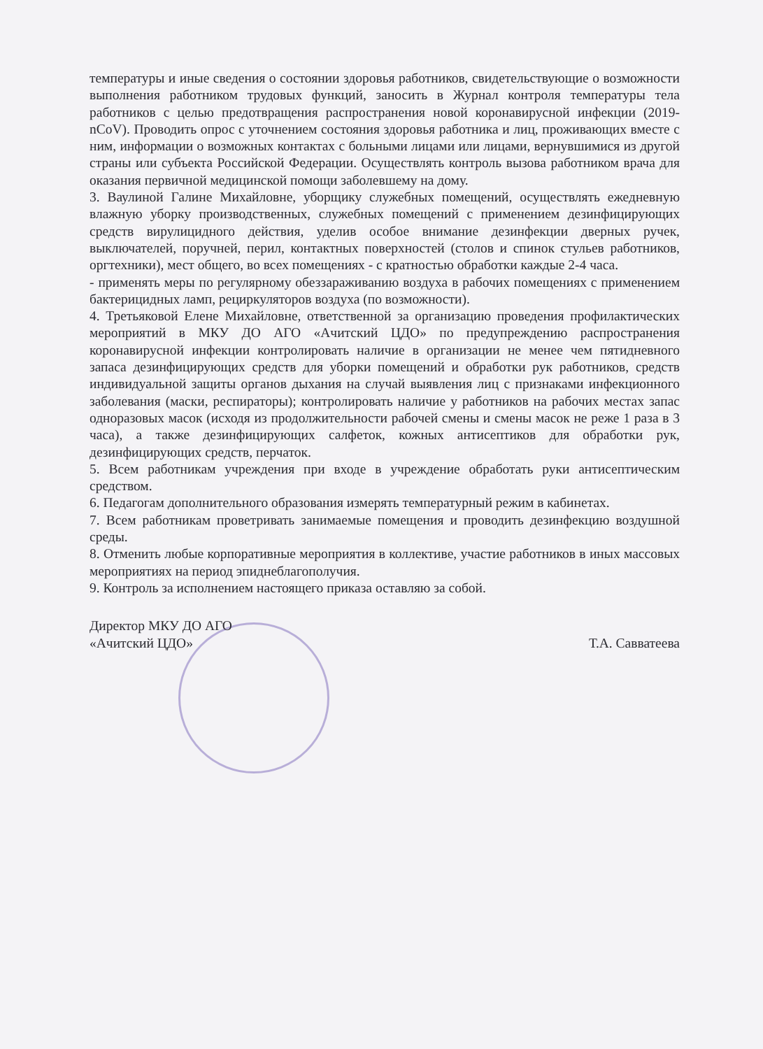температуры и иные сведения о состоянии здоровья работников, свидетельствующие о возможности выполнения работником трудовых функций, заносить в Журнал контроля температуры тела работников с целью предотвращения распространения новой коронавирусной инфекции (2019-nCoV). Проводить опрос с уточнением состояния здоровья работника и лиц, проживающих вместе с ним, информации о возможных контактах с больными лицами или лицами, вернувшимися из другой страны или субъекта Российской Федерации. Осуществлять контроль вызова работником врача для оказания первичной медицинской помощи заболевшему на дому.
3. Ваулиной Галине Михайловне, уборщику служебных помещений, осуществлять ежедневную влажную уборку производственных, служебных помещений с применением дезинфицирующих средств вирулицидного действия, уделив особое внимание дезинфекции дверных ручек, выключателей, поручней, перил, контактных поверхностей (столов и спинок стульев работников, оргтехники), мест общего, во всех помещениях - с кратностью обработки каждые 2-4 часа.
- применять меры по регулярному обеззараживанию воздуха в рабочих помещениях с применением бактерицидных ламп, рециркуляторов воздуха (по возможности).
4. Третьяковой Елене Михайловне, ответственной за организацию проведения профилактических мероприятий в МКУ ДО АГО «Ачитский ЦДО» по предупреждению распространения коронавирусной инфекции контролировать наличие в организации не менее чем пятидневного запаса дезинфицирующих средств для уборки помещений и обработки рук работников, средств индивидуальной защиты органов дыхания на случай выявления лиц с признаками инфекционного заболевания (маски, респираторы); контролировать наличие у работников на рабочих местах запас одноразовых масок (исходя из продолжительности рабочей смены и смены масок не реже 1 раза в 3 часа), а также дезинфицирующих салфеток, кожных антисептиков для обработки рук, дезинфицирующих средств, перчаток.
5. Всем работникам учреждения при входе в учреждение обработать руки антисептическим средством.
6. Педагогам дополнительного образования измерять температурный режим в кабинетах.
7. Всем работникам проветривать занимаемые помещения и проводить дезинфекцию воздушной среды.
8. Отменить любые корпоративные мероприятия в коллективе, участие работников в иных массовых мероприятиях на период эпиднеблагополучия.
9. Контроль за исполнением настоящего приказа оставляю за собой.
Директор МКУ ДО АГО
«Ачитский ЦДО»
Т.А. Савватеева